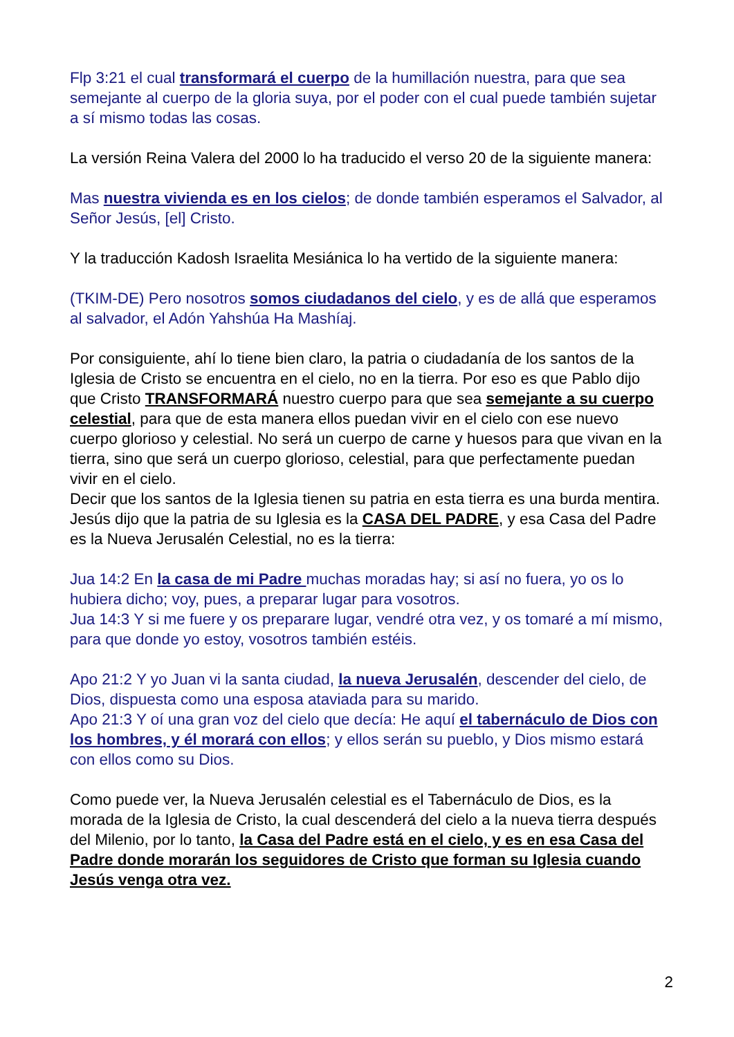Flp 3:21 el cual transformará el cuerpo de la humillación nuestra, para que sea semejante al cuerpo de la gloria suya, por el poder con el cual puede también sujetar a sí mismo todas las cosas.
La versión Reina Valera del 2000 lo ha traducido el verso 20 de la siguiente manera:
Mas nuestra vivienda es en los cielos; de donde también esperamos el Salvador, al Señor Jesús, [el] Cristo.
Y la traducción Kadosh Israelita Mesiánica lo ha vertido de la siguiente manera:
(TKIM-DE) Pero nosotros somos ciudadanos del cielo, y es de allá que esperamos al salvador, el Adón Yahshúa Ha Mashíaj.
Por consiguiente, ahí lo tiene bien claro, la patria o ciudadanía de los santos de la Iglesia de Cristo se encuentra en el cielo, no en la tierra. Por eso es que Pablo dijo que Cristo TRANSFORMARÁ nuestro cuerpo para que sea semejante a su cuerpo celestial, para que de esta manera ellos puedan vivir en el cielo con ese nuevo cuerpo glorioso y celestial. No será un cuerpo de carne y huesos para que vivan en la tierra, sino que será un cuerpo glorioso, celestial, para que perfectamente puedan vivir en el cielo.
Decir que los santos de la Iglesia tienen su patria en esta tierra es una burda mentira.
Jesús dijo que la patria de su Iglesia es la CASA DEL PADRE, y esa Casa del Padre es la Nueva Jerusalén Celestial, no es la tierra:
Jua 14:2 En la casa de mi Padre muchas moradas hay; si así no fuera, yo os lo hubiera dicho; voy, pues, a preparar lugar para vosotros.
Jua 14:3 Y si me fuere y os preparare lugar, vendré otra vez, y os tomaré a mí mismo, para que donde yo estoy, vosotros también estéis.
Apo 21:2 Y yo Juan vi la santa ciudad, la nueva Jerusalén, descender del cielo, de Dios, dispuesta como una esposa ataviada para su marido.
Apo 21:3 Y oí una gran voz del cielo que decía: He aquí el tabernáculo de Dios con los hombres, y él morará con ellos; y ellos serán su pueblo, y Dios mismo estará con ellos como su Dios.
Como puede ver, la Nueva Jerusalén celestial es el Tabernáculo de Dios, es la morada de la Iglesia de Cristo, la cual descenderá del cielo a la nueva tierra después del Milenio, por lo tanto, la Casa del Padre está en el cielo, y es en esa Casa del Padre donde morarán los seguidores de Cristo que forman su Iglesia cuando Jesús venga otra vez.
2